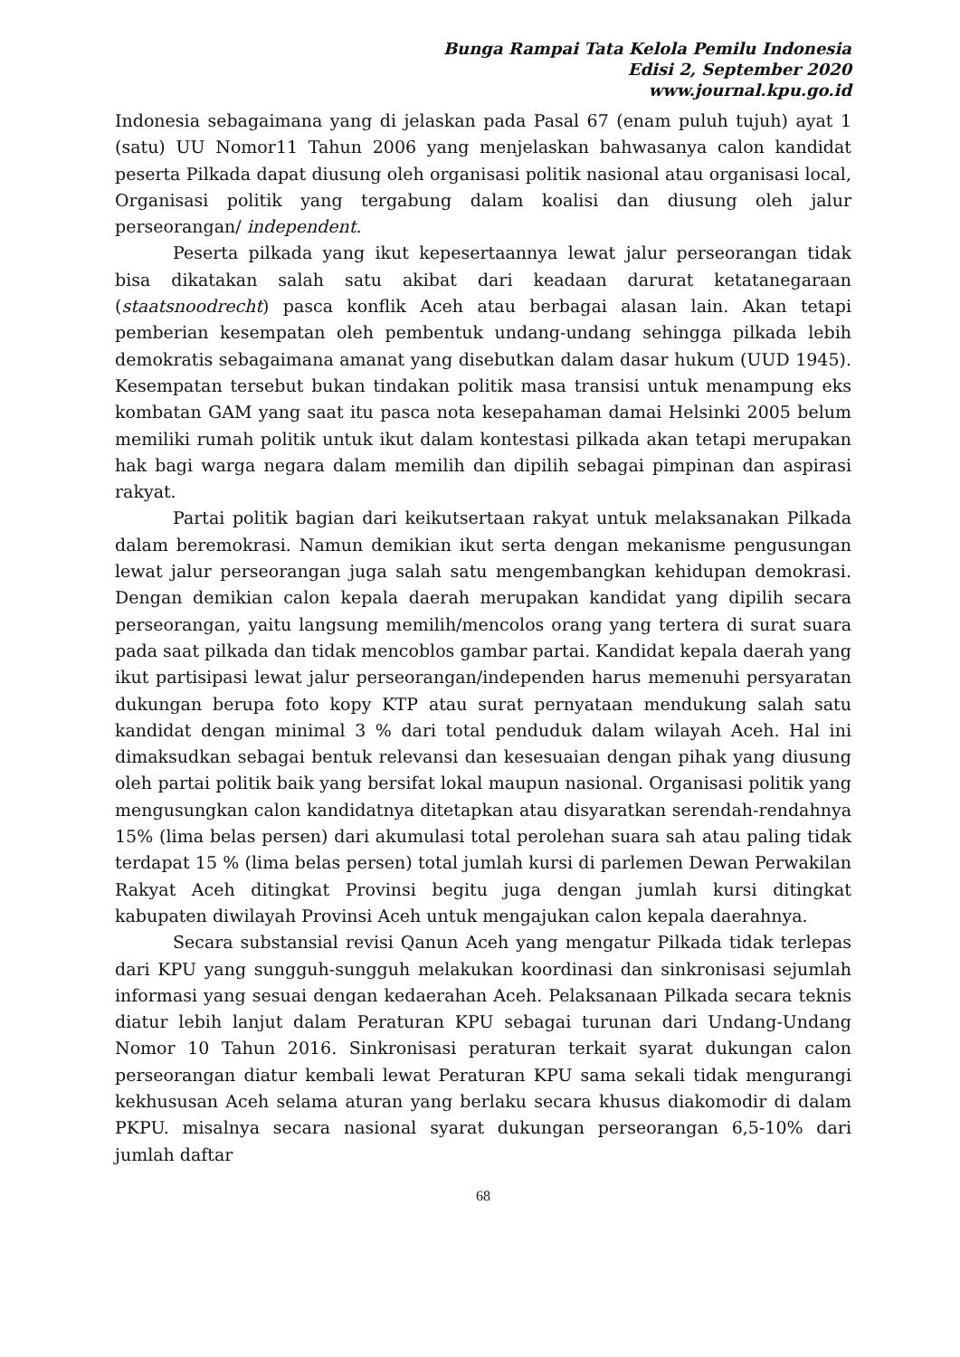Bunga Rampai Tata Kelola Pemilu Indonesia
Edisi 2, September 2020
www.journal.kpu.go.id
Indonesia sebagaimana yang di jelaskan pada Pasal 67 (enam puluh tujuh) ayat 1 (satu) UU Nomor11 Tahun 2006 yang menjelaskan bahwasanya calon kandidat peserta Pilkada dapat diusung oleh organisasi politik nasional atau organisasi local, Organisasi politik yang tergabung dalam koalisi dan diusung oleh jalur perseorangan/ independent.
Peserta pilkada yang ikut kepesertaannya lewat jalur perseorangan tidak bisa dikatakan salah satu akibat dari keadaan darurat ketatanegaraan (staatsnoodrecht) pasca konflik Aceh atau berbagai alasan lain. Akan tetapi pemberian kesempatan oleh pembentuk undang-undang sehingga pilkada lebih demokratis sebagaimana amanat yang disebutkan dalam dasar hukum (UUD 1945). Kesempatan tersebut bukan tindakan politik masa transisi untuk menampung eks kombatan GAM yang saat itu pasca nota kesepahaman damai Helsinki 2005 belum memiliki rumah politik untuk ikut dalam kontestasi pilkada akan tetapi merupakan hak bagi warga negara dalam memilih dan dipilih sebagai pimpinan dan aspirasi rakyat.
Partai politik bagian dari keikutsertaan rakyat untuk melaksanakan Pilkada dalam beremokrasi. Namun demikian ikut serta dengan mekanisme pengusungan lewat jalur perseorangan juga salah satu mengembangkan kehidupan demokrasi. Dengan demikian calon kepala daerah merupakan kandidat yang dipilih secara perseorangan, yaitu langsung memilih/mencolos orang yang tertera di surat suara pada saat pilkada dan tidak mencoblos gambar partai. Kandidat kepala daerah yang ikut partisipasi lewat jalur perseorangan/independen harus memenuhi persyaratan dukungan berupa foto kopy KTP atau surat pernyataan mendukung salah satu kandidat dengan minimal 3 % dari total penduduk dalam wilayah Aceh. Hal ini dimaksudkan sebagai bentuk relevansi dan kesesuaian dengan pihak yang diusung oleh partai politik baik yang bersifat lokal maupun nasional. Organisasi politik yang mengusungkan calon kandidatnya ditetapkan atau disyaratkan serendah-rendahnya 15% (lima belas persen) dari akumulasi total perolehan suara sah atau paling tidak terdapat 15 % (lima belas persen) total jumlah kursi di parlemen Dewan Perwakilan Rakyat Aceh ditingkat Provinsi begitu juga dengan jumlah kursi ditingkat kabupaten diwilayah Provinsi Aceh untuk mengajukan calon kepala daerahnya.
Secara substansial revisi Qanun Aceh yang mengatur Pilkada tidak terlepas dari KPU yang sungguh-sungguh melakukan koordinasi dan sinkronisasi sejumlah informasi yang sesuai dengan kedaerahan Aceh. Pelaksanaan Pilkada secara teknis diatur lebih lanjut dalam Peraturan KPU sebagai turunan dari Undang-Undang Nomor 10 Tahun 2016. Sinkronisasi peraturan terkait syarat dukungan calon perseorangan diatur kembali lewat Peraturan KPU sama sekali tidak mengurangi kekhususan Aceh selama aturan yang berlaku secara khusus diakomodir di dalam PKPU. misalnya secara nasional syarat dukungan perseorangan 6,5-10% dari jumlah daftar
68